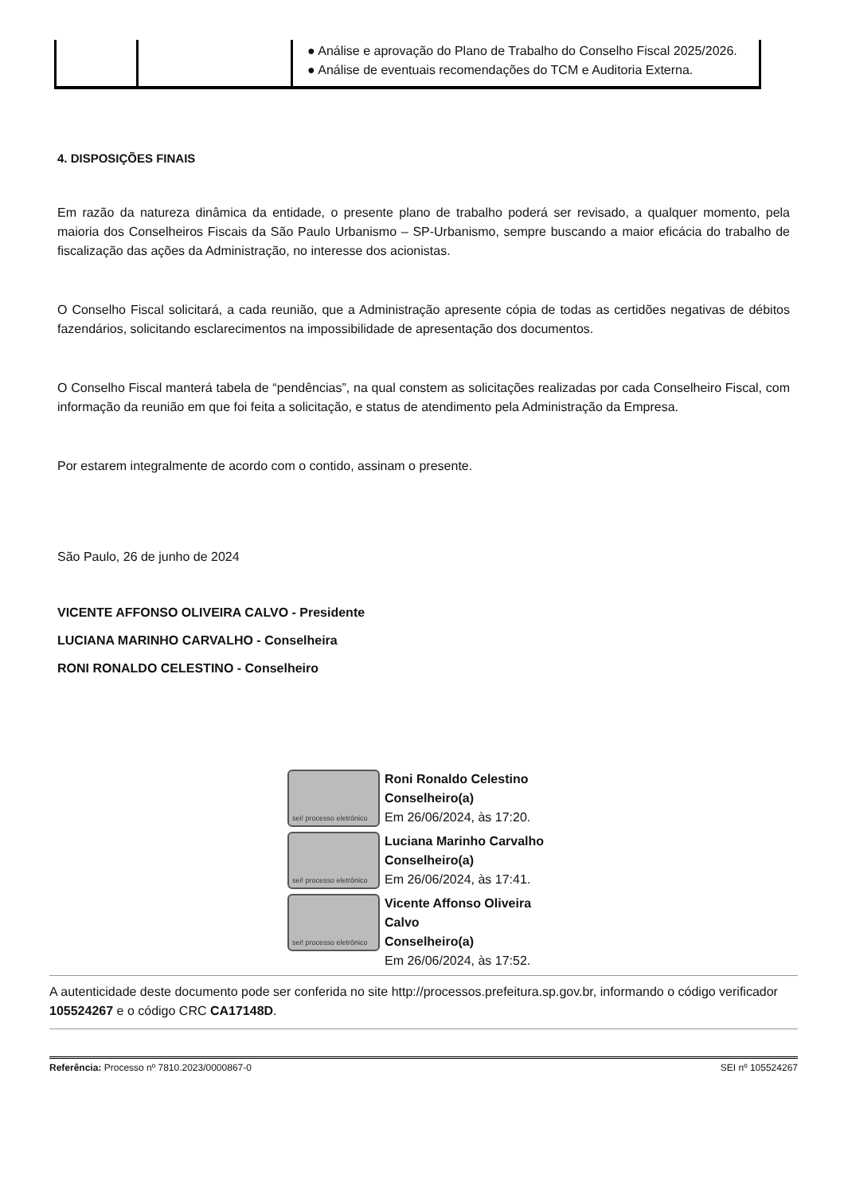| | | ● Análise e aprovação do Plano de Trabalho do Conselho Fiscal 2025/2026. ● Análise de eventuais recomendações do TCM e Auditoria Externa. |
4. DISPOSIÇÕES FINAIS
Em razão da natureza dinâmica da entidade, o presente plano de trabalho poderá ser revisado, a qualquer momento, pela maioria dos Conselheiros Fiscais da São Paulo Urbanismo – SP-Urbanismo, sempre buscando a maior eficácia do trabalho de fiscalização das ações da Administração, no interesse dos acionistas.
O Conselho Fiscal solicitará, a cada reunião, que a Administração apresente cópia de todas as certidões negativas de débitos fazendários, solicitando esclarecimentos na impossibilidade de apresentação dos documentos.
O Conselho Fiscal manterá tabela de “pendências”, na qual constem as solicitações realizadas por cada Conselheiro Fiscal, com informação da reunião em que foi feita a solicitação, e status de atendimento pela Administração da Empresa.
Por estarem integralmente de acordo com o contido, assinam o presente.
São Paulo, 26 de junho de 2024
VICENTE AFFONSO OLIVEIRA CALVO - Presidente
LUCIANA MARINHO CARVALHO - Conselheira
RONI RONALDO CELESTINO - Conselheiro
sei! processo eletrônico
Roni Ronaldo Celestino
Conselheiro(a)
Em 26/06/2024, às 17:20.
sei! processo eletrônico
Luciana Marinho Carvalho
Conselheiro(a)
Em 26/06/2024, às 17:41.
sei! processo eletrônico
Vicente Affonso Oliveira Calvo
Conselheiro(a)
Em 26/06/2024, às 17:52.
A autenticidade deste documento pode ser conferida no site http://processos.prefeitura.sp.gov.br, informando o código verificador 105524267 e o código CRC CA17148D.
Referência: Processo nº 7810.2023/0000867-0 SEI nº 105524267